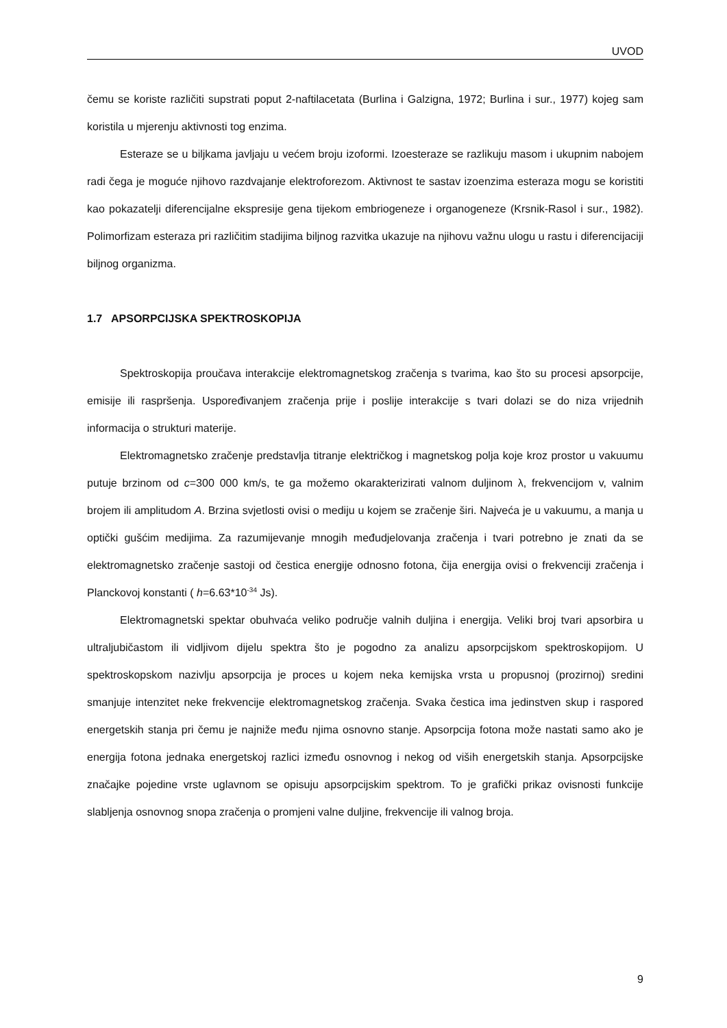UVOD
čemu se koriste različiti supstrati poput 2-naftilacetata (Burlina i Galzigna, 1972; Burlina i sur., 1977) kojeg sam koristila u mjerenju aktivnosti tog enzima.
Esteraze se u biljkama javljaju u većem broju izoformi. Izoesteraze se razlikuju masom i ukupnim nabojem radi čega je moguće njihovo razdvajanje elektroforezom. Aktivnost te sastav izoenzima esteraza mogu se koristiti kao pokazatelji diferencijalne ekspresije gena tijekom embriogeneze i organogeneze (Krsnik-Rasol i sur., 1982). Polimorfizam esteraza pri različitim stadijima biljnog razvitka ukazuje na njihovu važnu ulogu u rastu i diferencijaciji biljnog organizma.
1.7 APSORPCIJSKA SPEKTROSKOPIJA
Spektroskopija proučava interakcije elektromagnetskog zračenja s tvarima, kao što su procesi apsorpcije, emisije ili raspršenja. Uspoređivanjem zračenja prije i poslije interakcije s tvari dolazi se do niza vrijednih informacija o strukturi materije.
Elektromagnetsko zračenje predstavlja titranje električkog i magnetskog polja koje kroz prostor u vakuumu putuje brzinom od c=300 000 km/s, te ga možemo okarakterizirati valnom duljinom λ, frekvencijom v, valnim brojem ili amplitudom A. Brzina svjetlosti ovisi o mediju u kojem se zračenje širi. Najveća je u vakuumu, a manja u optički gušćim medijima. Za razumijevanje mnogih međudjelovanja zračenja i tvari potrebno je znati da se elektromagnetsko zračenje sastoji od čestica energije odnosno fotona, čija energija ovisi o frekvenciji zračenja i Planckovoj konstanti ( h=6.63*10<sup>-34</sup> Js).
Elektromagnetski spektar obuhvaća veliko područje valnih duljina i energija. Veliki broj tvari apsorbira u ultraljubičastom ili vidljivom dijelu spektra što je pogodno za analizu apsorpcijskom spektroskopijom. U spektroskopskom nazivlju apsorpcija je proces u kojem neka kemijska vrsta u propusnoj (prozirnoj) sredini smanjuje intenzitet neke frekvencije elektromagnetskog zračenja. Svaka čestica ima jedinstven skup i raspored energetskih stanja pri čemu je najniže među njima osnovno stanje. Apsorpcija fotona može nastati samo ako je energija fotona jednaka energetskoj razlici između osnovnog i nekog od viših energetskih stanja. Apsorpcijske značajke pojedine vrste uglavnom se opisuju apsorpcijskim spektrom. To je grafički prikaz ovisnosti funkcije slabljenja osnovnog snopa zračenja o promjeni valne duljine, frekvencije ili valnog broja.
9